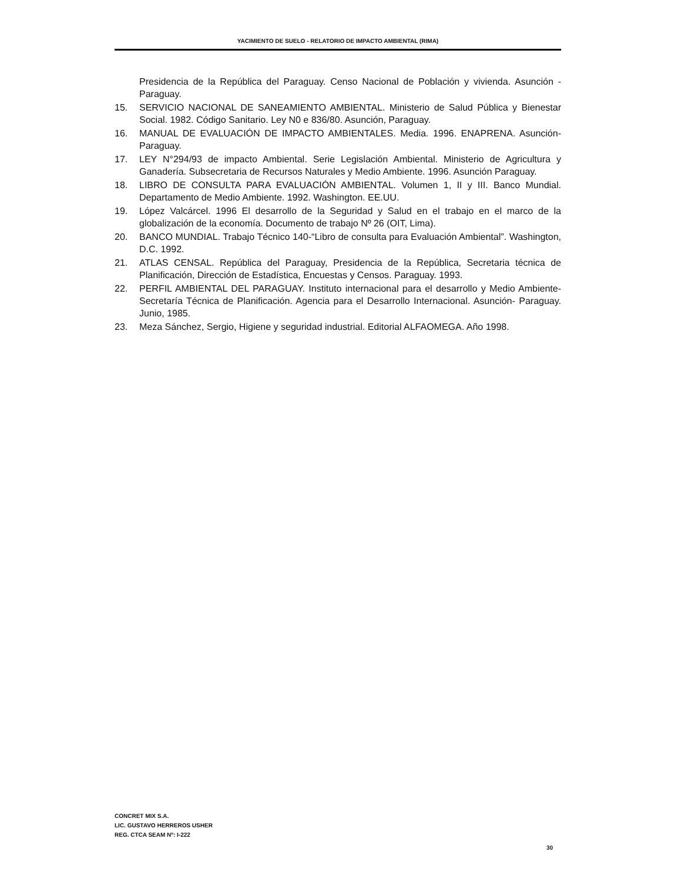YACIMIENTO DE SUELO - RELATORIO DE IMPACTO AMBIENTAL (RIMA)
Presidencia de la República del Paraguay. Censo Nacional de Población y vivienda. Asunción - Paraguay.
15. SERVICIO NACIONAL DE SANEAMIENTO AMBIENTAL. Ministerio de Salud Pública y Bienestar Social. 1982. Código Sanitario. Ley N0 e 836/80. Asunción, Paraguay.
16. MANUAL DE EVALUACIÓN DE IMPACTO AMBIENTALES. Media. 1996. ENAPRENA. Asunción- Paraguay.
17. LEY N°294/93 de impacto Ambiental. Serie Legislación Ambiental. Ministerio de Agricultura y Ganadería. Subsecretaria de Recursos Naturales y Medio Ambiente. 1996. Asunción Paraguay.
18. LIBRO DE CONSULTA PARA EVALUACIÓN AMBIENTAL. Volumen 1, II y III. Banco Mundial. Departamento de Medio Ambiente. 1992. Washington. EE.UU.
19. López Valcárcel. 1996 El desarrollo de la Seguridad y Salud en el trabajo en el marco de la globalización de la economía. Documento de trabajo Nº 26 (OIT, Lima).
20. BANCO MUNDIAL. Trabajo Técnico 140-“Libro de consulta para Evaluación Ambiental”. Washington, D.C. 1992.
21. ATLAS CENSAL. República del Paraguay, Presidencia de la República, Secretaria técnica de Planificación, Dirección de Estadística, Encuestas y Censos. Paraguay. 1993.
22. PERFIL AMBIENTAL DEL PARAGUAY. Instituto internacional para el desarrollo y Medio Ambiente- Secretaría Técnica de Planificación. Agencia para el Desarrollo Internacional. Asunción- Paraguay. Junio, 1985.
23. Meza Sánchez, Sergio, Higiene y seguridad industrial. Editorial ALFAOMEGA. Año 1998.
CONCRET MIX S.A.
LIC. GUSTAVO HERREROS USHER
REG. CTCA SEAM Nº: I-222
30